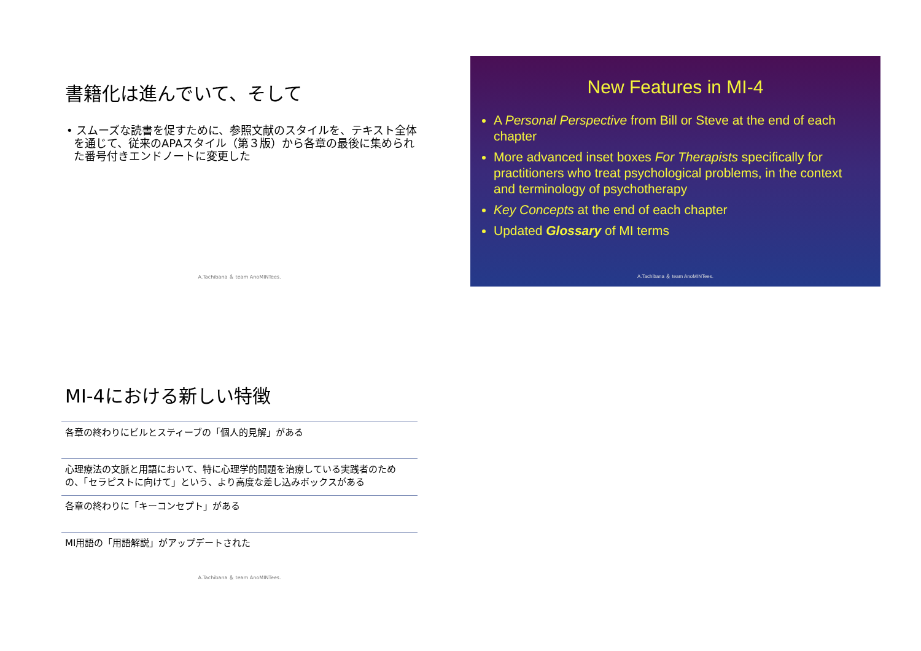書籍化は進んでいて、そして
• スムーズな読書を促すために、参照文献のスタイルを、テキスト全体を通じて、従来のAPAスタイル（第３版）から各章の最後に集められた番号付きエンドノートに変更した
A.Tachibana ＆ team AnoMINTees.
New Features in MI-4
A Personal Perspective from Bill or Steve at the end of each chapter
More advanced inset boxes For Therapists specifically for practitioners who treat psychological problems, in the context and terminology of psychotherapy
Key Concepts at the end of each chapter
Updated Glossary of MI terms
A.Tachibana ＆ team AnoMINTees.
MI-4における新しい特徴
各章の終わりにビルとスティーブの「個人的見解」がある
心理療法の文脈と用語において、特に心理学的問題を治療している実践者のための、「セラピストに向けて」という、より高度な差し込みボックスがある
各章の終わりに「キーコンセプト」がある
MI用語の「用語解説」がアップデートされた
A.Tachibana ＆ team AnoMINTees.